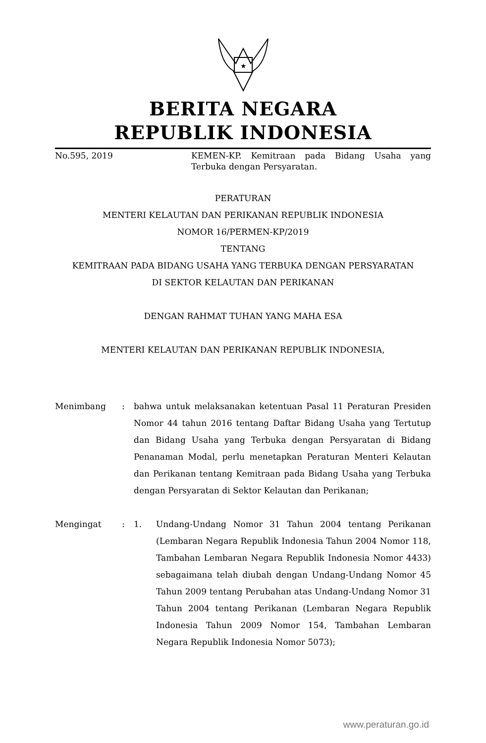★
BERITA NEGARA
REPUBLIK INDONESIA
No.595, 2019 KEMEN-KP. Kemitraan pada Bidang Usaha yang Terbuka dengan Persyaratan.
PERATURAN
MENTERI KELAUTAN DAN PERIKANAN REPUBLIK INDONESIA
NOMOR 16/PERMEN-KP/2019
TENTANG
KEMITRAAN PADA BIDANG USAHA YANG TERBUKA DENGAN PERSYARATAN
DI SEKTOR KELAUTAN DAN PERIKANAN
DENGAN RAHMAT TUHAN YANG MAHA ESA
MENTERI KELAUTAN DAN PERIKANAN REPUBLIK INDONESIA,
Menimbang : bahwa untuk melaksanakan ketentuan Pasal 11 Peraturan Presiden Nomor 44 tahun 2016 tentang Daftar Bidang Usaha yang Tertutup dan Bidang Usaha yang Terbuka dengan Persyaratan di Bidang Penanaman Modal, perlu menetapkan Peraturan Menteri Kelautan dan Perikanan tentang Kemitraan pada Bidang Usaha yang Terbuka dengan Persyaratan di Sektor Kelautan dan Perikanan;
Mengingat : 1. Undang-Undang Nomor 31 Tahun 2004 tentang Perikanan (Lembaran Negara Republik Indonesia Tahun 2004 Nomor 118, Tambahan Lembaran Negara Republik Indonesia Nomor 4433) sebagaimana telah diubah dengan Undang-Undang Nomor 45 Tahun 2009 tentang Perubahan atas Undang-Undang Nomor 31 Tahun 2004 tentang Perikanan (Lembaran Negara Republik Indonesia Tahun 2009 Nomor 154, Tambahan Lembaran Negara Republik Indonesia Nomor 5073);
www.peraturan.go.id